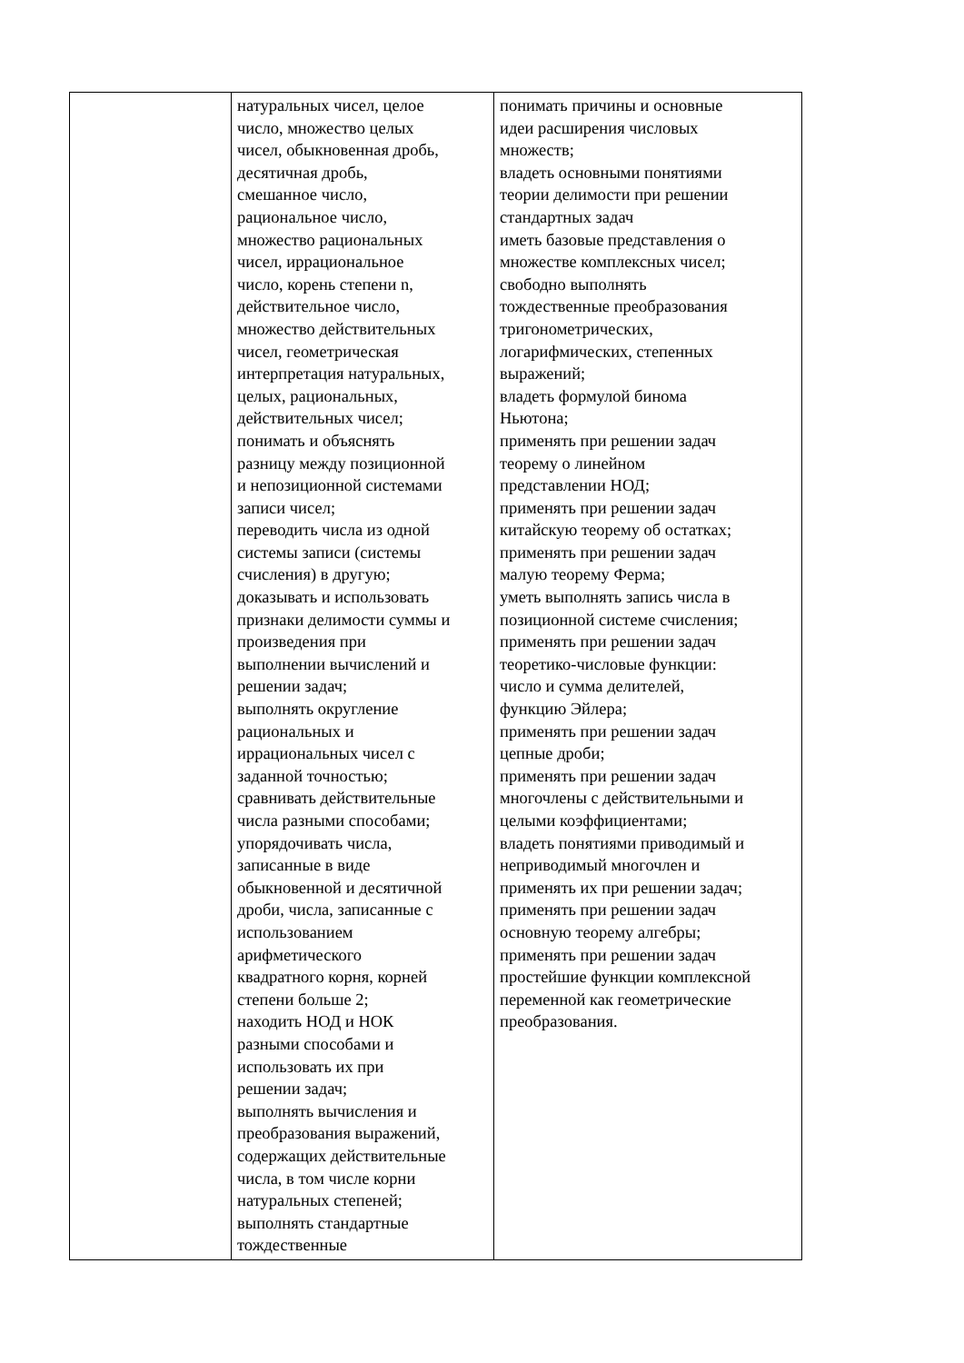| | натуральных чисел, целое число, множество целых чисел, обыкновенная дробь, десятичная дробь, смешанное число, рациональное число, множество рациональных чисел, иррациональное число, корень степени n, действительное число, множество действительных чисел, геометрическая интерпретация натуральных, целых, рациональных, действительных чисел; понимать и объяснять разницу между позиционной и непозиционной системами записи чисел; переводить числа из одной системы записи (системы счисления) в другую; доказывать и использовать признаки делимости суммы и произведения при выполнении вычислений и решении задач; выполнять округление рациональных и иррациональных чисел с заданной точностью; сравнивать действительные числа разными способами; упорядочивать числа, записанные в виде обыкновенной и десятичной дроби, числа, записанные с использованием арифметического квадратного корня, корней степени больше 2; находить НОД и НОК разными способами и использовать их при решении задач; выполнять вычисления и преобразования выражений, содержащих действительные числа, в том числе корни натуральных степеней; выполнять стандартные тождественные | понимать причины и основные идеи расширения числовых множеств; владеть основными понятиями теории делимости при решении стандартных задач иметь базовые представления о множестве комплексных чисел; свободно выполнять тождественные преобразования тригонометрических, логарифмических, степенных выражений; владеть формулой бинома Ньютона; применять при решении задач теорему о линейном представлении НОД; применять при решении задач китайскую теорему об остатках; применять при решении задач малую теорему Ферма; уметь выполнять запись числа в позиционной системе счисления; применять при решении задач теоретико-числовые функции: число и сумма делителей, функцию Эйлера; применять при решении задач цепные дроби; применять при решении задач многочлены с действительными и целыми коэффициентами; владеть понятиями приводимый и неприводимый многочлен и применять их при решении задач; применять при решении задач основную теорему алгебры; применять при решении задач простейшие функции комплексной переменной как геометрические преобразования. |